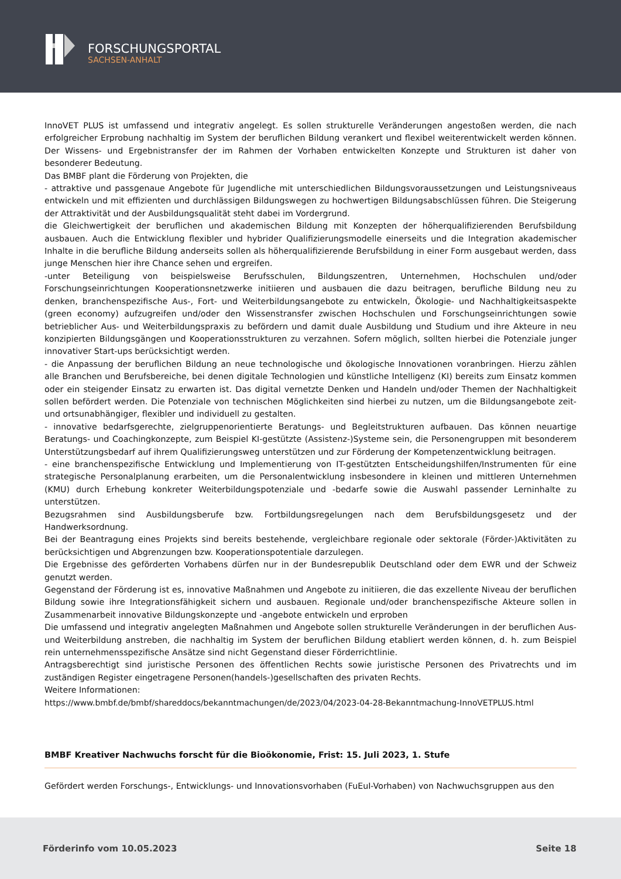FORSCHUNGSPORTAL
SACHSEN-ANHALT
InnoVET PLUS ist umfassend und integrativ angelegt. Es sollen strukturelle Veränderungen angestoßen werden, die nach erfolgreicher Erprobung nachhaltig im System der beruflichen Bildung verankert und flexibel weiterentwickelt werden können. Der Wissens- und Ergebnistransfer der im Rahmen der Vorhaben entwickelten Konzepte und Strukturen ist daher von besonderer Bedeutung.
Das BMBF plant die Förderung von Projekten, die
- attraktive und passgenaue Angebote für Jugendliche mit unterschiedlichen Bildungsvoraussetzungen und Leistungsniveaus entwickeln und mit effizienten und durchlässigen Bildungswegen zu hochwertigen Bildungsabschlüssen führen. Die Steigerung der Attraktivität und der Ausbildungsqualität steht dabei im Vordergrund.
die Gleichwertigkeit der beruflichen und akademischen Bildung mit Konzepten der höherqualifizierenden Berufsbildung ausbauen. Auch die Entwicklung flexibler und hybrider Qualifizierungsmodelle einerseits und die Integration akademischer Inhalte in die berufliche Bildung anderseits sollen als höherqualifizierende Berufsbildung in einer Form ausgebaut werden, dass junge Menschen hier ihre Chance sehen und ergreifen.
-unter Beteiligung von beispielsweise Berufsschulen, Bildungszentren, Unternehmen, Hochschulen und/oder Forschungseinrichtungen Kooperationsnetzwerke initiieren und ausbauen die dazu beitragen, berufliche Bildung neu zu denken, branchenspezifische Aus-, Fort- und Weiterbildungsangebote zu entwickeln, Ökologie- und Nachhaltigkeitsaspekte (green economy) aufzugreifen und/oder den Wissenstransfer zwischen Hochschulen und Forschungseinrichtungen sowie betrieblicher Aus- und Weiterbildungspraxis zu befördern und damit duale Ausbildung und Studium und ihre Akteure in neu konzipierten Bildungsgängen und Kooperationsstrukturen zu verzahnen. Sofern möglich, sollten hierbei die Potenziale junger innovativer Start-ups berücksichtigt werden.
- die Anpassung der beruflichen Bildung an neue technologische und ökologische Innovationen voranbringen. Hierzu zählen alle Branchen und Berufsbereiche, bei denen digitale Technologien und künstliche Intelligenz (KI) bereits zum Einsatz kommen oder ein steigender Einsatz zu erwarten ist. Das digital vernetzte Denken und Handeln und/oder Themen der Nachhaltigkeit sollen befördert werden. Die Potenziale von technischen Möglichkeiten sind hierbei zu nutzen, um die Bildungsangebote zeit- und ortsunabhängiger, flexibler und individuell zu gestalten.
- innovative bedarfsgerechte, zielgruppenorientierte Beratungs- und Begleitstrukturen aufbauen. Das können neuartige Beratungs- und Coachingkonzepte, zum Beispiel KI-gestützte (Assistenz-)Systeme sein, die Personengruppen mit besonderem Unterstützungsbedarf auf ihrem Qualifizierungsweg unterstützen und zur Förderung der Kompetenzentwicklung beitragen.
- eine branchenspezifische Entwicklung und Implementierung von IT-gestützten Entscheidungshilfen/Instrumenten für eine strategische Personalplanung erarbeiten, um die Personalentwicklung insbesondere in kleinen und mittleren Unternehmen (KMU) durch Erhebung konkreter Weiterbildungspotenziale und -bedarfe sowie die Auswahl passender Lerninhalte zu unterstützen.
Bezugsrahmen sind Ausbildungsberufe bzw. Fortbildungsregelungen nach dem Berufsbildungsgesetz und der Handwerksordnung.
Bei der Beantragung eines Projekts sind bereits bestehende, vergleichbare regionale oder sektorale (Förder-)Aktivitäten zu berücksichtigen und Abgrenzungen bzw. Kooperationspotentiale darzulegen.
Die Ergebnisse des geförderten Vorhabens dürfen nur in der Bundesrepublik Deutschland oder dem EWR und der Schweiz genutzt werden.
Gegenstand der Förderung ist es, innovative Maßnahmen und Angebote zu initiieren, die das exzellente Niveau der beruflichen Bildung sowie ihre Integrationsfähigkeit sichern und ausbauen. Regionale und/oder branchenspezifische Akteure sollen in Zusammenarbeit innovative Bildungskonzepte und -angebote entwickeln und erproben
Die umfassend und integrativ angelegten Maßnahmen und Angebote sollen strukturelle Veränderungen in der beruflichen Aus- und Weiterbildung anstreben, die nachhaltig im System der beruflichen Bildung etabliert werden können, d. h. zum Beispiel rein unternehmensspezifische Ansätze sind nicht Gegenstand dieser Förderrichtlinie.
Antragsberechtigt sind juristische Personen des öffentlichen Rechts sowie juristische Personen des Privatrechts und im zuständigen Register eingetragene Personen(handels-)gesellschaften des privaten Rechts.
Weitere Informationen:
https://www.bmbf.de/bmbf/shareddocs/bekanntmachungen/de/2023/04/2023-04-28-Bekanntmachung-InnoVETPLUS.html
BMBF Kreativer Nachwuchs forscht für die Bioökonomie, Frist: 15. Juli 2023, 1. Stufe
Gefördert werden Forschungs-, Entwicklungs- und Innovationsvorhaben (FuEuI-Vorhaben) von Nachwuchsgruppen aus den
Förderinfo vom 10.05.2023 Seite 18